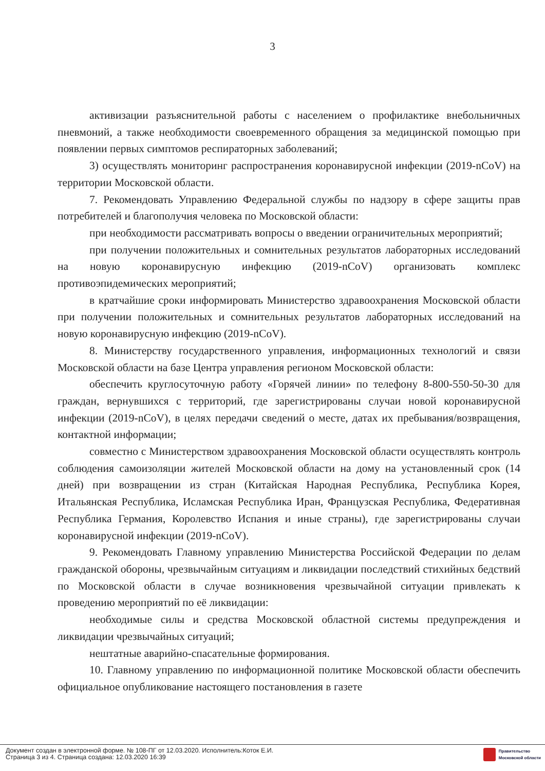3
активизации разъяснительной работы с населением о профилактике внебольничных пневмоний, а также необходимости своевременного обращения за медицинской помощью при появлении первых симптомов респираторных заболеваний;
3) осуществлять мониторинг распространения коронавирусной инфекции (2019-nCoV) на территории Московской области.
7. Рекомендовать Управлению Федеральной службы по надзору в сфере защиты прав потребителей и благополучия человека по Московской области:
при необходимости рассматривать вопросы о введении ограничительных мероприятий;
при получении положительных и сомнительных результатов лабораторных исследований на новую коронавирусную инфекцию (2019-nCoV) организовать комплекс противоэпидемических мероприятий;
в кратчайшие сроки информировать Министерство здравоохранения Московской области при получении положительных и сомнительных результатов лабораторных исследований на новую коронавирусную инфекцию (2019-nCoV).
8. Министерству государственного управления, информационных технологий и связи Московской области на базе Центра управления регионом Московской области:
обеспечить круглосуточную работу «Горячей линии» по телефону 8-800-550-50-30 для граждан, вернувшихся с территорий, где зарегистрированы случаи новой коронавирусной инфекции (2019-nCoV), в целях передачи сведений о месте, датах их пребывания/возвращения, контактной информации;
совместно с Министерством здравоохранения Московской области осуществлять контроль соблюдения самоизоляции жителей Московской области на дому на установленный срок (14 дней) при возвращении из стран (Китайская Народная Республика, Республика Корея, Итальянская Республика, Исламская Республика Иран, Французская Республика, Федеративная Республика Германия, Королевство Испания и иные страны), где зарегистрированы случаи коронавирусной инфекции (2019-nCoV).
9. Рекомендовать Главному управлению Министерства Российской Федерации по делам гражданской обороны, чрезвычайным ситуациям и ликвидации последствий стихийных бедствий по Московской области в случае возникновения чрезвычайной ситуации привлекать к проведению мероприятий по её ликвидации:
необходимые силы и средства Московской областной системы предупреждения и ликвидации чрезвычайных ситуаций;
нештатные аварийно-спасательные формирования.
10. Главному управлению по информационной политике Московской области обеспечить официальное опубликование настоящего постановления в газете
Документ создан в электронной форме. № 108-ПГ от 12.03.2020. Исполнитель:Коток Е.И.
Страница 3 из 4. Страница создана: 12.03.2020 16:39
Правительство
Московской области